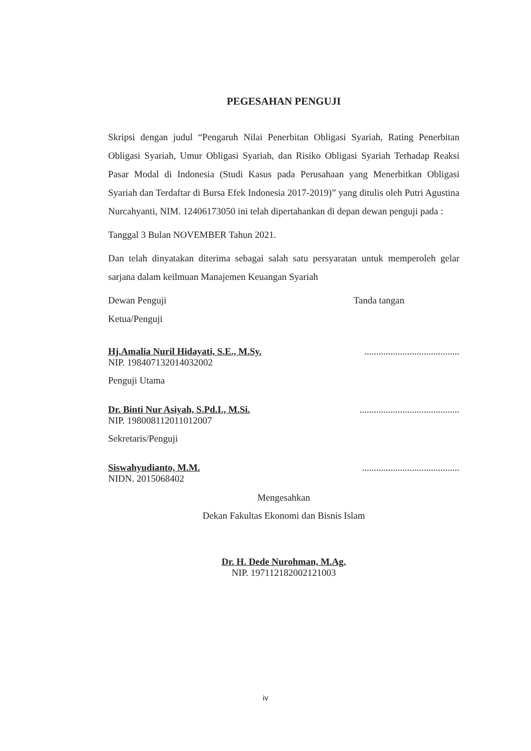PEGESAHAN PENGUJI
Skripsi dengan judul “Pengaruh Nilai Penerbitan Obligasi Syariah, Rating Penerbitan Obligasi Syariah, Umur Obligasi Syariah, dan Risiko Obligasi Syariah Terhadap Reaksi Pasar Modal di Indonesia (Studi Kasus pada Perusahaan yang Menerbitkan Obligasi Syariah dan Terdaftar di Bursa Efek Indonesia 2017-2019)” yang ditulis oleh Putri Agustina Nurcahyanti, NIM. 12406173050 ini telah dipertahankan di depan dewan penguji pada :
Tanggal 3 Bulan NOVEMBER Tahun 2021.
Dan telah dinyatakan diterima sebagai salah satu persyaratan untuk memperoleh gelar sarjana dalam keilmuan Manajemen Keuangan Syariah
Dewan Penguji Tanda tangan
Ketua/Penguji
Hj.Amalia Nuril Hidayati, S.E., M.Sy.........................................
NIP. 198407132014032002
Penguji Utama
Dr. Binti Nur Asiyah, S.Pd.I., M.Si...........................................
NIP. 198008112011012007
Sekretaris/Penguji
Siswahyudianto, M.M..........................................
NIDN. 2015068402
Mengesahkan
Dekan Fakultas Ekonomi dan Bisnis Islam
Dr. H. Dede Nurohman, M.Ag.
NIP. 197112182002121003
iv